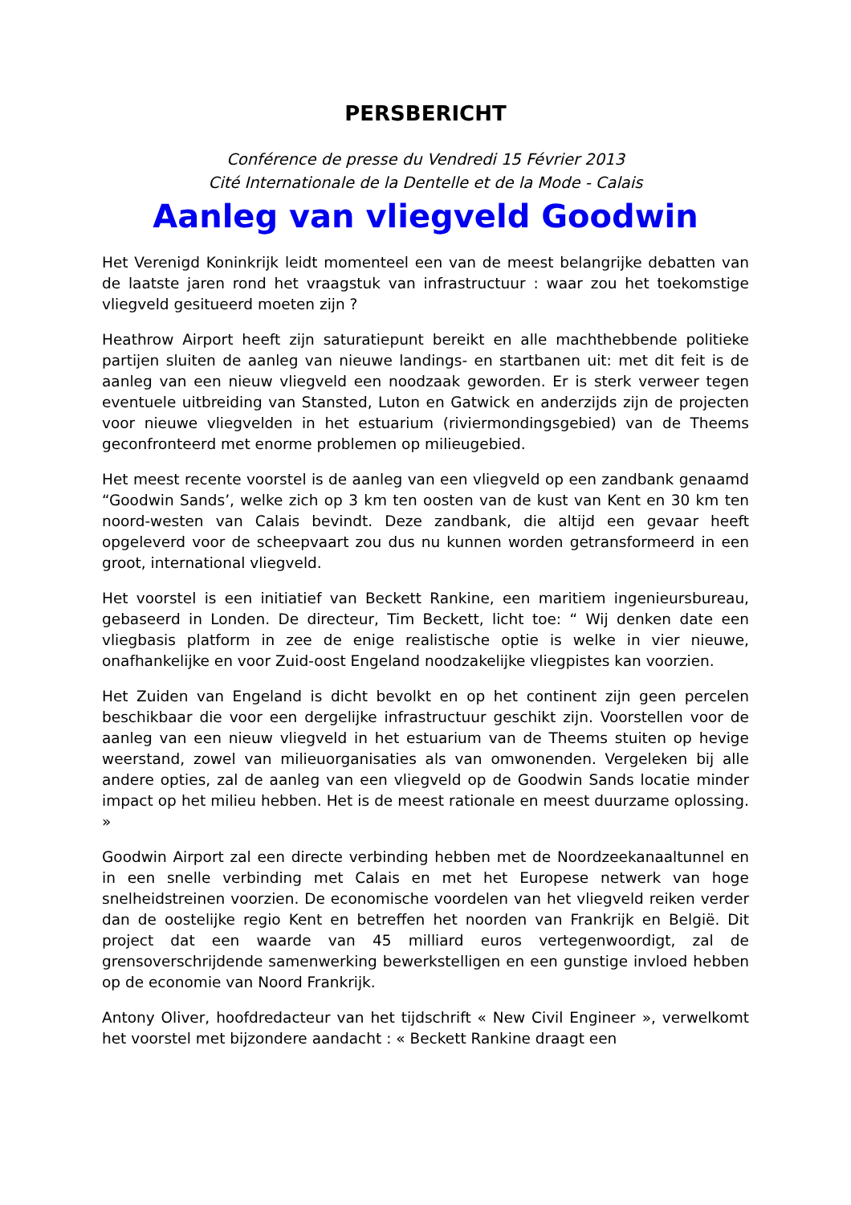PERSBERICHT
Conférence de presse du Vendredi 15 Février 2013
Cité Internationale de la Dentelle et de la Mode - Calais
Aanleg van vliegveld Goodwin
Het Verenigd Koninkrijk leidt momenteel een van de meest belangrijke debatten van de laatste jaren rond het vraagstuk van infrastructuur : waar zou het toekomstige vliegveld gesitueerd moeten zijn ?
Heathrow Airport heeft zijn saturatiepunt bereikt en alle machthebbende politieke partijen sluiten de aanleg van nieuwe landings- en startbanen uit: met dit feit is de aanleg van een nieuw vliegveld een noodzaak geworden. Er is sterk verweer tegen eventuele uitbreiding van Stansted, Luton en Gatwick en anderzijds zijn de projecten voor nieuwe vliegvelden in het estuarium (riviermondingsgebied) van de Theems geconfronteerd met enorme problemen op milieugebied.
Het meest recente voorstel is de aanleg van een vliegveld op een zandbank genaamd “Goodwin Sands’, welke zich op 3 km ten oosten van de kust van Kent en 30 km ten noord-westen van Calais bevindt. Deze zandbank, die altijd een gevaar heeft opgeleverd voor de scheepvaart zou dus nu kunnen worden getransformeerd in een groot, international vliegveld.
Het voorstel is een initiatief van Beckett Rankine, een maritiem ingenieursbureau, gebaseerd in Londen. De directeur, Tim Beckett, licht toe: “ Wij denken date een vliegbasis platform in zee de enige realistische optie is welke in vier nieuwe, onafhankelijke en voor Zuid-oost Engeland noodzakelijke vliegpistes kan voorzien.
Het Zuiden van Engeland is dicht bevolkt en op het continent zijn geen percelen beschikbaar die voor een dergelijke infrastructuur geschikt zijn. Voorstellen voor de aanleg van een nieuw vliegveld in het estuarium van de Theems stuiten op hevige weerstand, zowel van milieuorganisaties als van omwonenden. Vergeleken bij alle andere opties, zal de aanleg van een vliegveld op de Goodwin Sands locatie minder impact op het milieu hebben. Het is de meest rationale en meest duurzame oplossing. »
Goodwin Airport zal een directe verbinding hebben met de Noordzeekanaaltunnel en in een snelle verbinding met Calais en met het Europese netwerk van hoge snelheidstreinen voorzien. De economische voordelen van het vliegveld reiken verder dan de oostelijke regio Kent en betreffen het noorden van Frankrijk en België. Dit project dat een waarde van 45 milliard euros vertegenwoordigt, zal de grensoverschrijdende samenwerking bewerkstelligen en een gunstige invloed hebben op de economie van Noord Frankrijk.
Antony Oliver, hoofdredacteur van het tijdschrift « New Civil Engineer », verwelkomt het voorstel met bijzondere aandacht : « Beckett Rankine draagt een